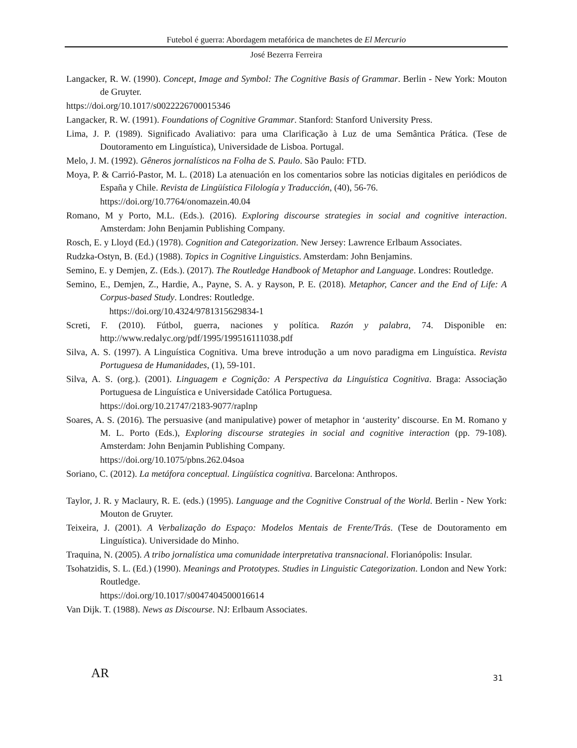Futebol é guerra: Abordagem metafórica de manchetes de El Mercurio
José Bezerra Ferreira
Langacker, R. W. (1990). Concept, Image and Symbol: The Cognitive Basis of Grammar. Berlin - New York: Mouton de Gruyter.
https://doi.org/10.1017/s0022226700015346
Langacker, R. W. (1991). Foundations of Cognitive Grammar. Stanford: Stanford University Press.
Lima, J. P. (1989). Significado Avaliativo: para uma Clarificação à Luz de uma Semântica Prática. (Tese de Doutoramento em Linguística), Universidade de Lisboa. Portugal.
Melo, J. M. (1992). Gêneros jornalísticos na Folha de S. Paulo. São Paulo: FTD.
Moya, P. & Carrió-Pastor, M. L. (2018) La atenuación en los comentarios sobre las noticias digitales en periódicos de España y Chile. Revista de Lingüística Filología y Traducción, (40), 56-76.
https://doi.org/10.7764/onomazein.40.04
Romano, M y Porto, M.L. (Eds.). (2016). Exploring discourse strategies in social and cognitive interaction. Amsterdam: John Benjamin Publishing Company.
Rosch, E. y Lloyd (Ed.) (1978). Cognition and Categorization. New Jersey: Lawrence Erlbaum Associates.
Rudzka-Ostyn, B. (Ed.) (1988). Topics in Cognitive Linguistics. Amsterdam: John Benjamins.
Semino, E. y Demjen, Z. (Eds.). (2017). The Routledge Handbook of Metaphor and Language. Londres: Routledge.
Semino, E., Demjen, Z., Hardie, A., Payne, S. A. y Rayson, P. E. (2018). Metaphor, Cancer and the End of Life: A Corpus-based Study. Londres: Routledge.
https://doi.org/10.4324/9781315629834-1
Screti, F. (2010). Fútbol, guerra, naciones y política. Razón y palabra, 74. Disponible en: http://www.redalyc.org/pdf/1995/199516111038.pdf
Silva, A. S. (1997). A Linguística Cognitiva. Uma breve introdução a um novo paradigma em Linguística. Revista Portuguesa de Humanidades, (1), 59-101.
Silva, A. S. (org.). (2001). Linguagem e Cognição: A Perspectiva da Linguística Cognitiva. Braga: Associação Portuguesa de Linguística e Universidade Católica Portuguesa.
https://doi.org/10.21747/2183-9077/raplnp
Soares, A. S. (2016). The persuasive (and manipulative) power of metaphor in ‘austerity’ discourse. En M. Romano y M. L. Porto (Eds.), Exploring discourse strategies in social and cognitive interaction (pp. 79-108). Amsterdam: John Benjamin Publishing Company.
https://doi.org/10.1075/pbns.262.04soa
Soriano, C. (2012). La metáfora conceptual. Lingüística cognitiva. Barcelona: Anthropos.
Taylor, J. R. y Maclaury, R. E. (eds.) (1995). Language and the Cognitive Construal of the World. Berlin - New York: Mouton de Gruyter.
Teixeira, J. (2001). A Verbalização do Espaço: Modelos Mentais de Frente/Trás. (Tese de Doutoramento em Linguística). Universidade do Minho.
Traquina, N. (2005). A tribo jornalística uma comunidade interpretativa transnacional. Florianópolis: Insular.
Tsohatzidis, S. L. (Ed.) (1990). Meanings and Prototypes. Studies in Linguistic Categorization. London and New York: Routledge.
https://doi.org/10.1017/s0047404500016614
Van Dijk. T. (1988). News as Discourse. NJ: Erlbaum Associates.
AR 31